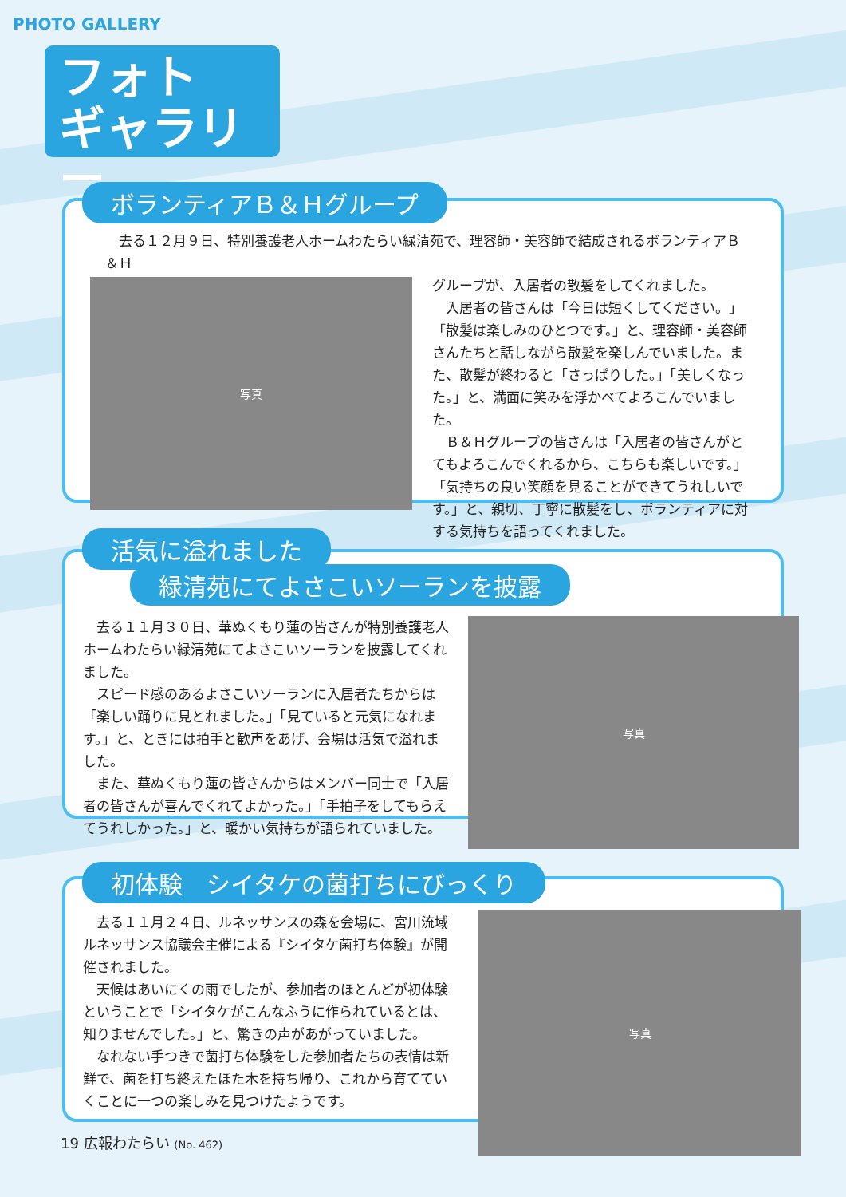PHOTO GALLERY
フォト
ギャラリー
去る１２月９日、特別養護老人ホームわたらい緑清苑で、理容師・美容師で結成されるボランティアＢ＆Ｈ
グループが、入居者の散髪をしてくれました。
入居者の皆さんは「今日は短くしてください。」「散髪は楽しみのひとつです。」と、理容師・美容師さんたちと話しながら散髪を楽しんでいました。また、散髪が終わると「さっぱりした。」「美しくなった。」と、満面に笑みを浮かべてよろこんでいました。
Ｂ＆Ｈグループの皆さんは「入居者の皆さんがとてもよろこんでくれるから、こちらも楽しいです。」「気持ちの良い笑顔を見ることができてうれしいです。」と、親切、丁寧に散髪をし、ボランティアに対する気持ちを語ってくれました。
ボランティアＢ＆Ｈグループ
写真
去る１１月３０日、華ぬくもり蓮の皆さんが特別養護老人ホームわたらい緑清苑にてよさこいソーランを披露してくれました。
スピード感のあるよさこいソーランに入居者たちからは「楽しい踊りに見とれました。」「見ていると元気になれます。」と、ときには拍手と歓声をあげ、会場は活気で溢れました。
また、華ぬくもり蓮の皆さんからはメンバー同士で「入居者の皆さんが喜んでくれてよかった。」「手拍子をしてもらえてうれしかった。」と、暖かい気持ちが語られていました。
活気に溢れました
緑清苑にてよさこいソーランを披露
写真
去る１１月２４日、ルネッサンスの森を会場に、宮川流域ルネッサンス協議会主催による『シイタケ菌打ち体験』が開催されました。
天候はあいにくの雨でしたが、参加者のほとんどが初体験ということで「シイタケがこんなふうに作られているとは、知りませんでした。」と、驚きの声があがっていました。
なれない手つきで菌打ち体験をした参加者たちの表情は新鮮で、菌を打ち終えたほた木を持ち帰り、これから育てていくことに一つの楽しみを見つけたようです。
初体験　シイタケの菌打ちにびっくり
写真
19 広報わたらい (No. 462)